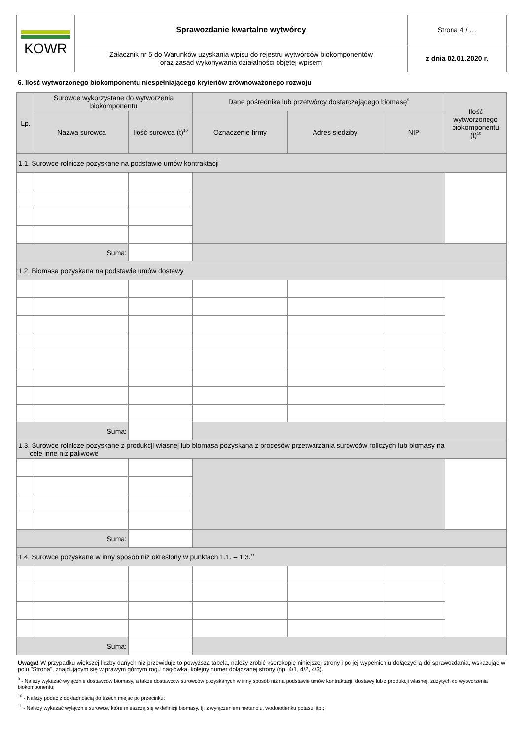| KOWR | Sprawozdanie kwartalne wytwórcy | Strona 4 / … |
| | Załącznik nr 5 do Warunków uzyskania wpisu do rejestru wytwórców biokomponentów oraz zasad wykonywania działalności objętej wpisem | z dnia 02.01.2020 r. |
6. Ilość wytworzonego biokomponentu niespełniającego kryteriów zrównoważonego rozwoju
| Lp. | Surowce wykorzystane do wytworzenia biokomponentu | | Dane pośrednika lub przetwórcy dostarczającego biomasę<sup>9</sup> | | | Ilość wytworzonego biokomponentu (t)<sup>10</sup> |
| --- | --- | --- | --- | --- | --- | --- |
| | Nazwa surowca | Ilość surowca (t)<sup>10</sup> | Oznaczenie firmy | Adres siedziby | NIP | |
| 1.1. Surowce rolnicze pozyskane na podstawie umów kontraktacji | | | | | | |
| Suma: | | | | | | |
| 1.2. Biomasa pozyskana na podstawie umów dostawy | | | | | | |
| Suma: | | | | | | |
| 1.3. Surowce rolnicze pozyskane z produkcji własnej lub biomasa pozyskana z procesów przetwarzania surowców roliczych lub biomasy na cele inne niż paliwowe | | | | | | |
| Suma: | | | | | | |
| 1.4. Surowce pozyskane w inny sposób niż określony w punktach 1.1. – 1.3.<sup>11</sup> | | | | | | |
| Suma: | | | | | | |
Uwaga! W przypadku większej liczby danych niż przewiduje to powyższa tabela, należy zrobić kserokopię niniejszej strony i po jej wypełnieniu dołączyć ją do sprawozdania, wskazując w polu "Strona", znajdującym się w prawym górnym rogu nagłówka, kolejny numer dołączanej strony (np. 4/1, 4/2, 4/3).
<sup>9</sup> - Należy wykazać wyłącznie dostawców biomasy, a także dostawców surowców pozyskanych w inny sposób niż na podstawie umów kontraktacji, dostawy lub z produkcji własnej, zużytych do wytworzenia biokomponentu;
<sup>10</sup> - Należy podać z dokładnością do trzech miejsc po przecinku;
<sup>11</sup> - Należy wykazać wyłącznie surowce, które mieszczą się w definicji biomasy, tj. z wyłączeniem metanolu, wodorotlenku potasu, itp.;